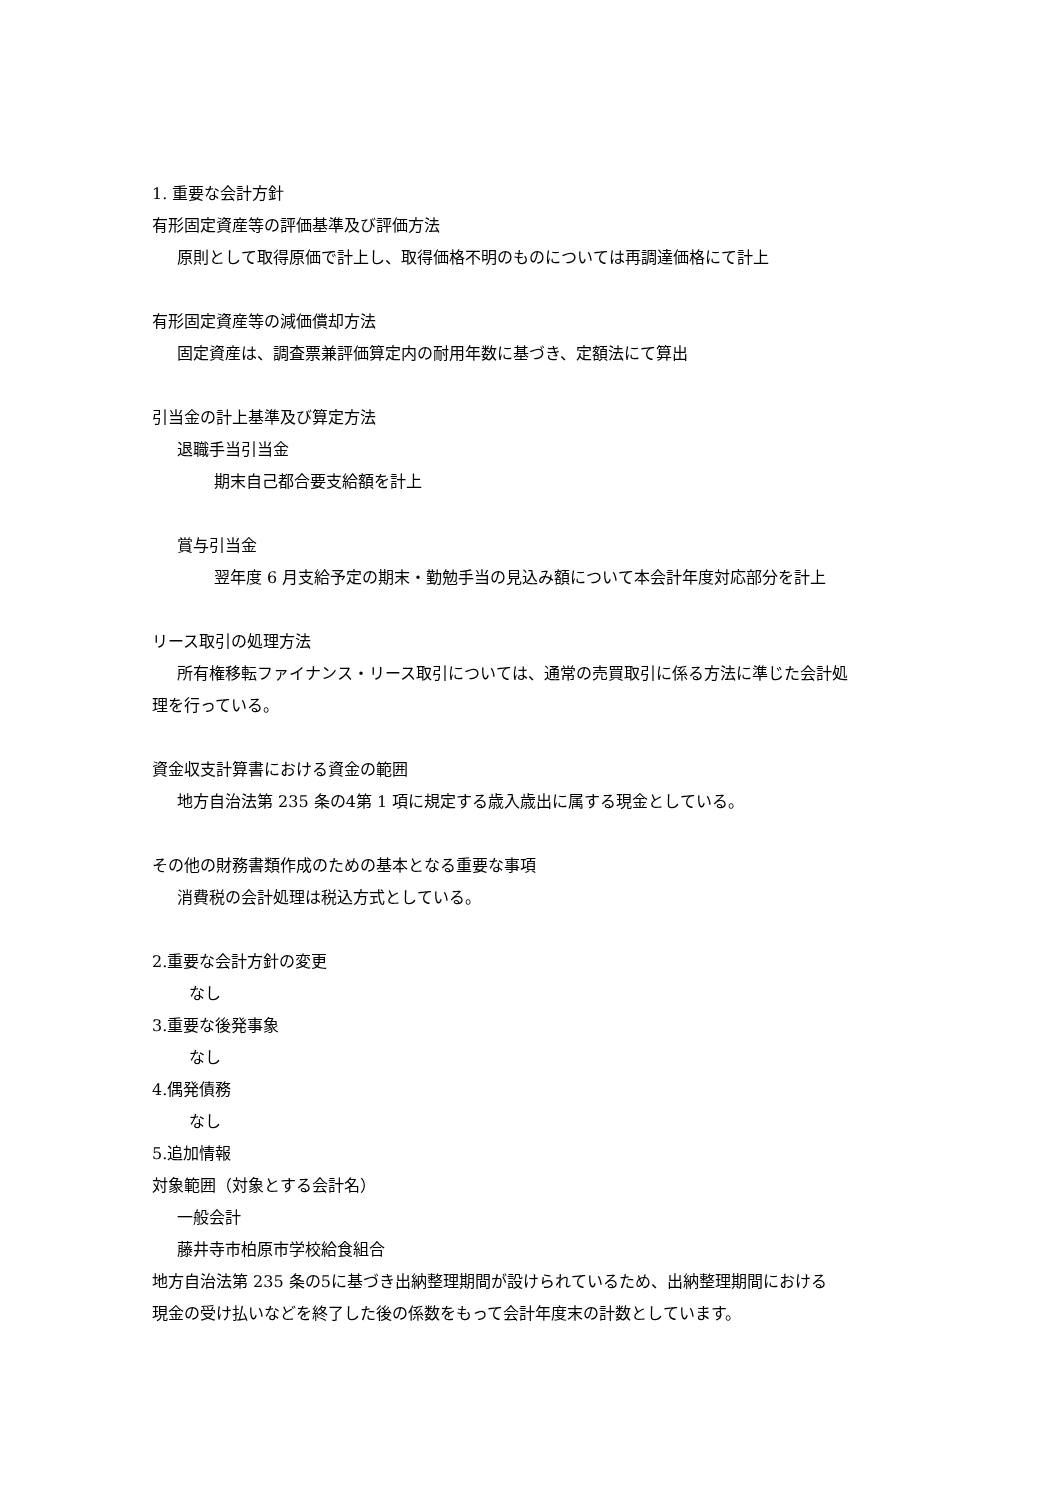1. 重要な会計方針
有形固定資産等の評価基準及び評価方法
原則として取得原価で計上し、取得価格不明のものについては再調達価格にて計上
有形固定資産等の減価償却方法
固定資産は、調査票兼評価算定内の耐用年数に基づき、定額法にて算出
引当金の計上基準及び算定方法
退職手当引当金
期末自己都合要支給額を計上
賞与引当金
翌年度 6 月支給予定の期末・勤勉手当の見込み額について本会計年度対応部分を計上
リース取引の処理方法
所有権移転ファイナンス・リース取引については、通常の売買取引に係る方法に準じた会計処
理を行っている。
資金収支計算書における資金の範囲
地方自治法第 235 条の4第 1 項に規定する歳入歳出に属する現金としている。
その他の財務書類作成のための基本となる重要な事項
消費税の会計処理は税込方式としている。
2.重要な会計方針の変更
なし
3.重要な後発事象
なし
4.偶発債務
なし
5.追加情報
対象範囲（対象とする会計名）
一般会計
藤井寺市柏原市学校給食組合
地方自治法第 235 条の5に基づき出納整理期間が設けられているため、出納整理期間における
現金の受け払いなどを終了した後の係数をもって会計年度末の計数としています。